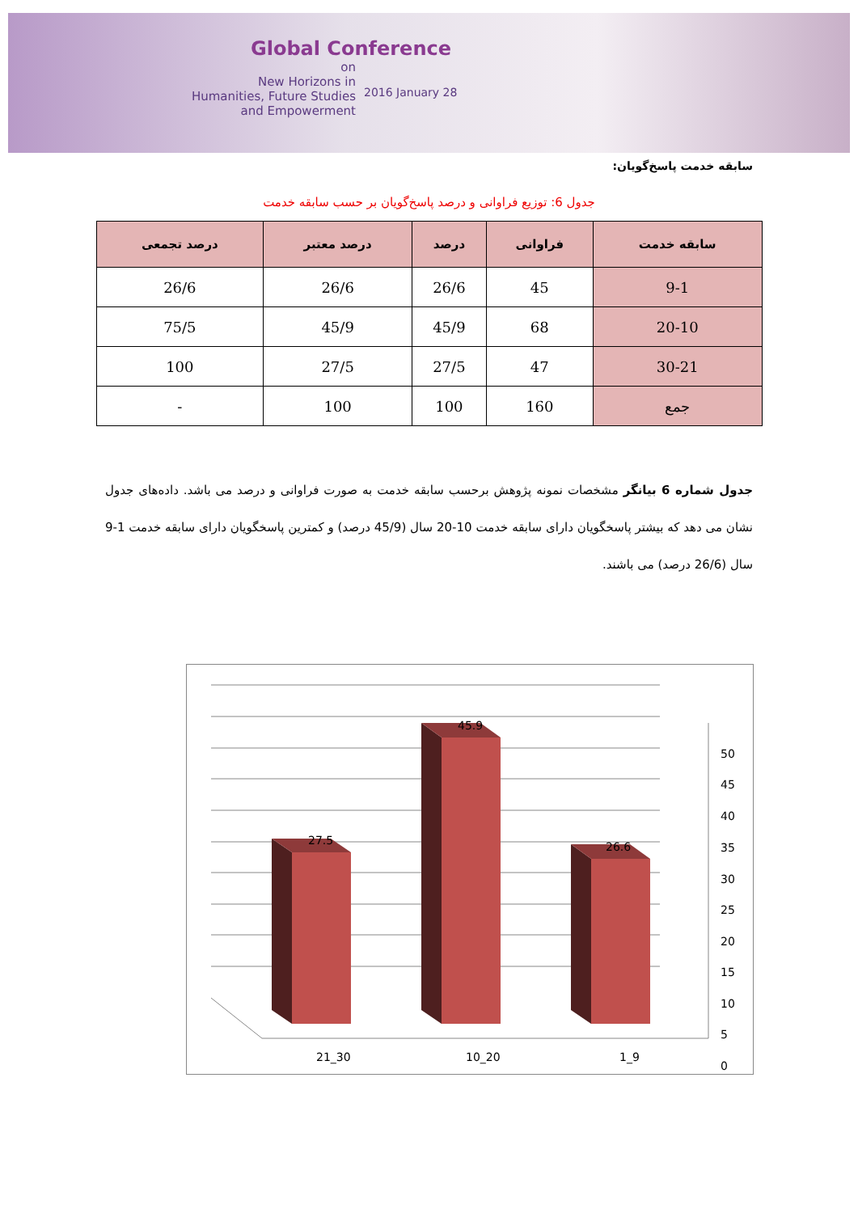Global Conference
on
New Horizons in
Humanities, Future Studies
and Empowerment
2016 January 28
سابقه خدمت پاسخ‌گویان:
جدول 6: توزیع فراوانی و درصد پاسخ‌گویان بر حسب سابقه خدمت
| سابقه خدمت | فراوانی | درصد | درصد معتبر | درصد تجمعی |
| --- | --- | --- | --- | --- |
| 9-1 | 45 | 26/6 | 26/6 | 26/6 |
| 20-10 | 68 | 45/9 | 45/9 | 75/5 |
| 30-21 | 47 | 27/5 | 27/5 | 100 |
| جمع | 160 | 100 | 100 | - |
جدول شماره 6 بیانگر مشخصات نمونه پژوهش برحسب سابقه خدمت به صورت فراوانی و درصد می باشد. داده‌های جدول نشان می دهد که بیشتر پاسخگویان دارای سابقه خدمت 10-20 سال (45/9 درصد) و کمترین پاسخگویان دارای سابقه خدمت 1-9 سال (26/6 درصد) می باشند.
27.5
45.9
26.6
50
45
40
35
30
25
20
15
10
5
0
21_30
10_20
1_9